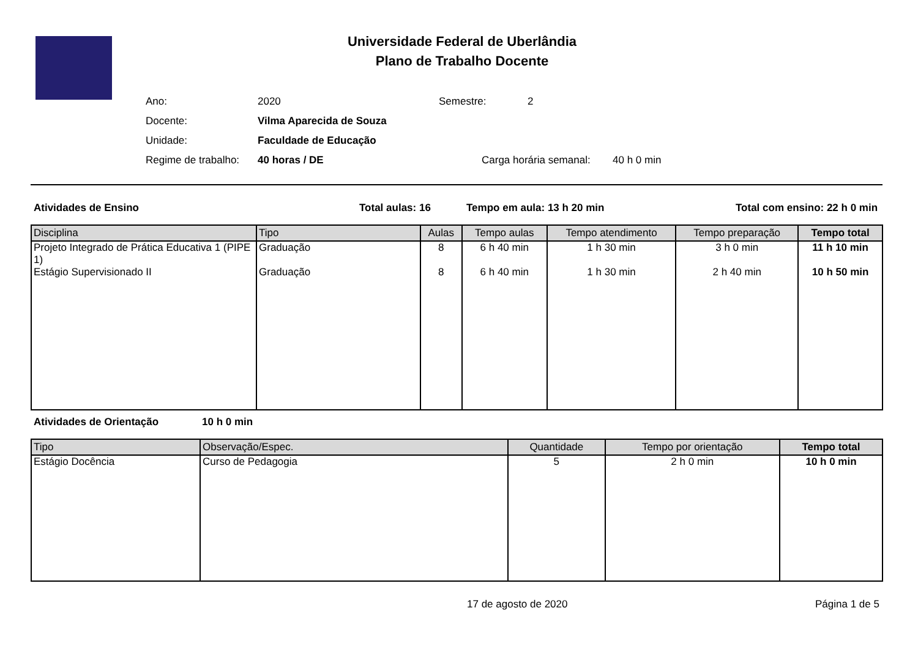Universidade Federal de Uberlândia
Plano de Trabalho Docente
Ano: 2020 Semestre: 2
Docente: Vilma Aparecida de Souza
Unidade: Faculdade de Educação
Regime de trabalho: 40 horas / DE Carga horária semanal: 40 h 0 min
Atividades de Ensino Total aulas: 16 Tempo em aula: 13 h 20 min Total com ensino: 22 h 0 min
| Disciplina | Tipo | Aulas | Tempo aulas | Tempo atendimento | Tempo preparação | Tempo total |
| --- | --- | --- | --- | --- | --- | --- |
| Projeto Integrado de Prática Educativa 1 (PIPE 1) | Graduação | 8 | 6 h 40 min | 1 h 30 min | 3 h 0 min | 11 h 10 min |
| Estágio Supervisionado II | Graduação | 8 | 6 h 40 min | 1 h 30 min | 2 h 40 min | 10 h 50 min |
Atividades de Orientação 10 h 0 min
| Tipo | Observação/Espec. | Quantidade | Tempo por orientação | Tempo total |
| --- | --- | --- | --- | --- |
| Estágio Docência | Curso de Pedagogia | 5 | 2 h 0 min | 10 h 0 min |
17 de agosto de 2020 Página 1 de 5